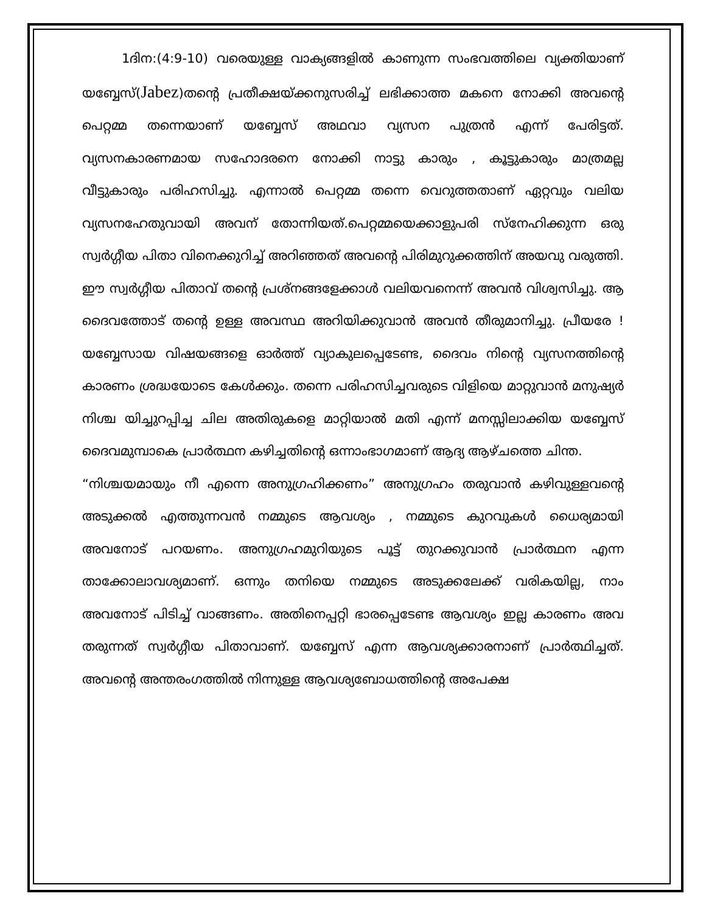1ദിന:(4:9-10) വരെയുള്ള വാക്യങ്ങളിൽ കാണുന്ന സംഭവത്തിലെ വ്യക്തിയാണ് യബ്ബേസ്(Jabez)തന്റെ പ്രതീക്ഷയ്ക്കനുസരിച്ച് ലഭിക്കാത്ത മകനെ നോക്കി അവന്റെ പെറ്റമ്മ തന്നെയാണ് യബ്ബേസ് അഥവാ വ്യസന പുത്രൻ എന്ന് പേരിട്ടത്. വ്യസനകാരണമായ സഹോദരനെ നോക്കി നാട്ടു കാരും , കൂട്ടുകാരും മാത്രമല്ല വീട്ടുകാരും പരിഹസിച്ചു. എന്നാൽ പെറ്റമ്മ തന്നെ വെറുത്തതാണ് ഏറ്റവും വലിയ വ്യസനഹേതുവായി അവന് തോന്നിയത്.പെറ്റമ്മയെക്കാളുപരി സ്നേഹിക്കുന്ന ഒരു സ്വർഗ്ഗീയ പിതാ വിനെക്കുറിച്ച് അറിഞ്ഞത് അവന്റെ പിരിമുറുക്കത്തിന് അയവു വരുത്തി. ഈ സ്വർഗ്ഗീയ പിതാവ് തന്റെ പ്രശ്നങ്ങളേക്കാൾ വലിയവനെന്ന് അവൻ വിശ്വസിച്ചു. ആ ദൈവത്തോട് തന്റെ ഉള്ള അവസ്ഥ അറിയിക്കുവാൻ അവൻ തീരുമാനിച്ചു. പ്രീയരേ ! യബ്ബേസായ വിഷയങ്ങളെ ഓർത്ത് വ്യാകുലപ്പെടേണ്ട, ദൈവം നിന്റെ വ്യസനത്തിന്റെ കാരണം ശ്രദ്ധയോടെ കേൾക്കും. തന്നെ പരിഹസിച്ചവരുടെ വിളിയെ മാറ്റുവാൻ മനുഷ്യർ നിശ്ച യിച്ചുറപ്പിച്ച ചില അതിരുകളെ മാറ്റിയാൽ മതി എന്ന് മനസ്സിലാക്കിയ യബ്ബേസ് ദൈവമുമ്പാകെ പ്രാർത്ഥന കഴിച്ചതിന്റെ ഒന്നാംഭാഗമാണ് ആദ്യ ആഴ്ചത്തെ ചിന്ത.
“നിശ്ചയമായും നീ എന്നെ അനുഗ്രഹിക്കണം” അനുഗ്രഹം തരുവാൻ കഴിവുള്ളവന്റെ അടുക്കൽ എത്തുന്നവൻ നമ്മുടെ ആവശ്യം , നമ്മുടെ കുറവുകൾ ധൈര്യമായി അവനോട് പറയണം. അനുഗ്രഹമുറിയുടെ പൂട്ട് തുറക്കുവാൻ പ്രാർത്ഥന എന്ന താക്കോലാവശ്യമാണ്. ഒന്നും തനിയെ നമ്മുടെ അടുക്കലേക്ക് വരികയില്ല, നാം അവനോട് പിടിച്ച് വാങ്ങണം. അതിനെപ്പറ്റി ഭാരപ്പെടേണ്ട ആവശ്യം ഇല്ല കാരണം അവ തരുന്നത് സ്വർഗ്ഗീയ പിതാവാണ്. യബ്ബേസ് എന്ന ആവശ്യക്കാരനാണ് പ്രാർത്ഥിച്ചത്. അവന്റെ അന്തരംഗത്തിൽ നിന്നുള്ള ആവശ്യബോധത്തിന്റെ അപേക്ഷ